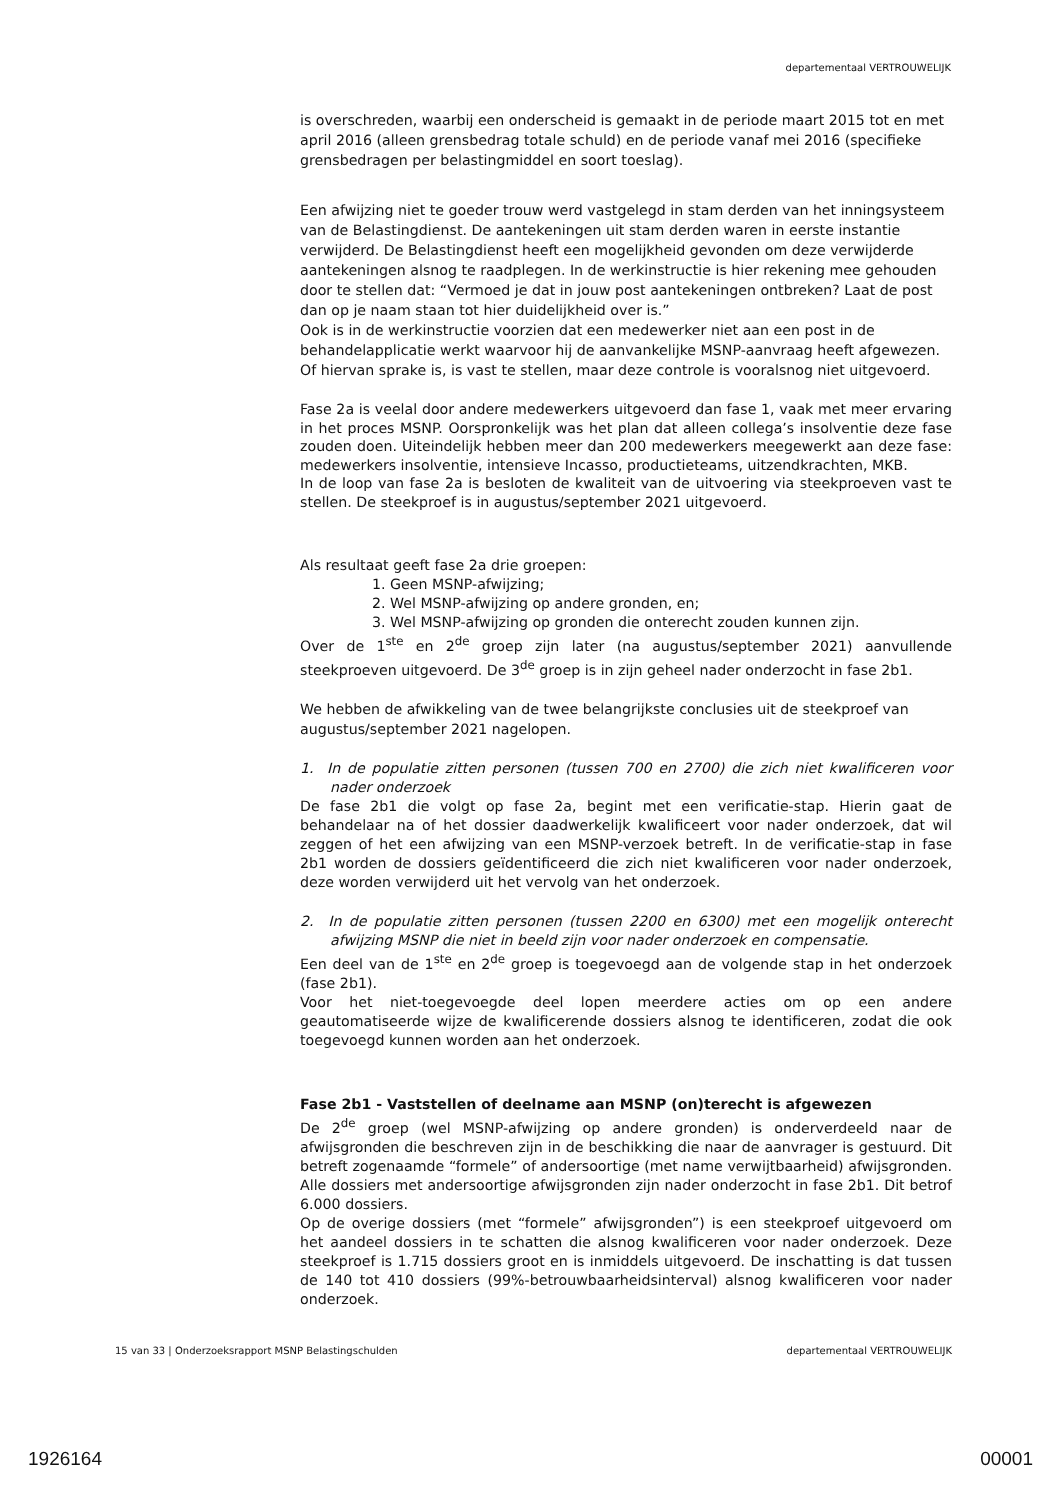departementaal VERTROUWELIJK
is overschreden, waarbij een onderscheid is gemaakt in de periode maart 2015 tot en met april 2016 (alleen grensbedrag totale schuld) en de periode vanaf mei 2016 (specifieke grensbedragen per belastingmiddel en soort toeslag).
Een afwijzing niet te goeder trouw werd vastgelegd in stam derden van het inningsysteem van de Belastingdienst. De aantekeningen uit stam derden waren in eerste instantie verwijderd. De Belastingdienst heeft een mogelijkheid gevonden om deze verwijderde aantekeningen alsnog te raadplegen. In de werkinstructie is hier rekening mee gehouden door te stellen dat: “Vermoed je dat in jouw post aantekeningen ontbreken? Laat de post dan op je naam staan tot hier duidelijkheid over is.”
Ook is in de werkinstructie voorzien dat een medewerker niet aan een post in de behandelapplicatie werkt waarvoor hij de aanvankelijke MSNP-aanvraag heeft afgewezen. Of hiervan sprake is, is vast te stellen, maar deze controle is vooralsnog niet uitgevoerd.
Fase 2a is veelal door andere medewerkers uitgevoerd dan fase 1, vaak met meer ervaring in het proces MSNP. Oorspronkelijk was het plan dat alleen collega’s insolventie deze fase zouden doen. Uiteindelijk hebben meer dan 200 medewerkers meegewerkt aan deze fase: medewerkers insolventie, intensieve Incasso, productieteams, uitzendkrachten, MKB.
In de loop van fase 2a is besloten de kwaliteit van de uitvoering via steekproeven vast te stellen. De steekproef is in augustus/september 2021 uitgevoerd.
Als resultaat geeft fase 2a drie groepen:
1. Geen MSNP-afwijzing;
2. Wel MSNP-afwijzing op andere gronden, en;
3. Wel MSNP-afwijzing op gronden die onterecht zouden kunnen zijn.
Over de 1<sup>ste</sup> en 2<sup>de</sup> groep zijn later (na augustus/september 2021) aanvullende steekproeven uitgevoerd. De 3<sup>de</sup> groep is in zijn geheel nader onderzocht in fase 2b1.
We hebben de afwikkeling van de twee belangrijkste conclusies uit de steekproef van augustus/september 2021 nagelopen.
1. In de populatie zitten personen (tussen 700 en 2700) die zich niet kwalificeren voor nader onderzoek
De fase 2b1 die volgt op fase 2a, begint met een verificatie-stap. Hierin gaat de behandelaar na of het dossier daadwerkelijk kwalificeert voor nader onderzoek, dat wil zeggen of het een afwijzing van een MSNP-verzoek betreft. In de verificatie-stap in fase 2b1 worden de dossiers geïdentificeerd die zich niet kwalificeren voor nader onderzoek, deze worden verwijderd uit het vervolg van het onderzoek.
2. In de populatie zitten personen (tussen 2200 en 6300) met een mogelijk onterecht afwijzing MSNP die niet in beeld zijn voor nader onderzoek en compensatie.
Een deel van de 1<sup>ste</sup> en 2<sup>de</sup> groep is toegevoegd aan de volgende stap in het onderzoek (fase 2b1).
Voor het niet-toegevoegde deel lopen meerdere acties om op een andere geautomatiseerde wijze de kwalificerende dossiers alsnog te identificeren, zodat die ook toegevoegd kunnen worden aan het onderzoek.
Fase 2b1 - Vaststellen of deelname aan MSNP (on)terecht is afgewezen
De 2<sup>de</sup> groep (wel MSNP-afwijzing op andere gronden) is onderverdeeld naar de afwijsgronden die beschreven zijn in de beschikking die naar de aanvrager is gestuurd. Dit betreft zogenaamde “formele” of andersoortige (met name verwijtbaarheid) afwijsgronden. Alle dossiers met andersoortige afwijsgronden zijn nader onderzocht in fase 2b1. Dit betrof 6.000 dossiers.
Op de overige dossiers (met “formele” afwijsgronden”) is een steekproef uitgevoerd om het aandeel dossiers in te schatten die alsnog kwalificeren voor nader onderzoek. Deze steekproef is 1.715 dossiers groot en is inmiddels uitgevoerd. De inschatting is dat tussen de 140 tot 410 dossiers (99%-betrouwbaarheidsinterval) alsnog kwalificeren voor nader onderzoek.
15 van 33 | Onderzoeksrapport MSNP Belastingschulden departementaal VERTROUWELIJK
1926164 00001